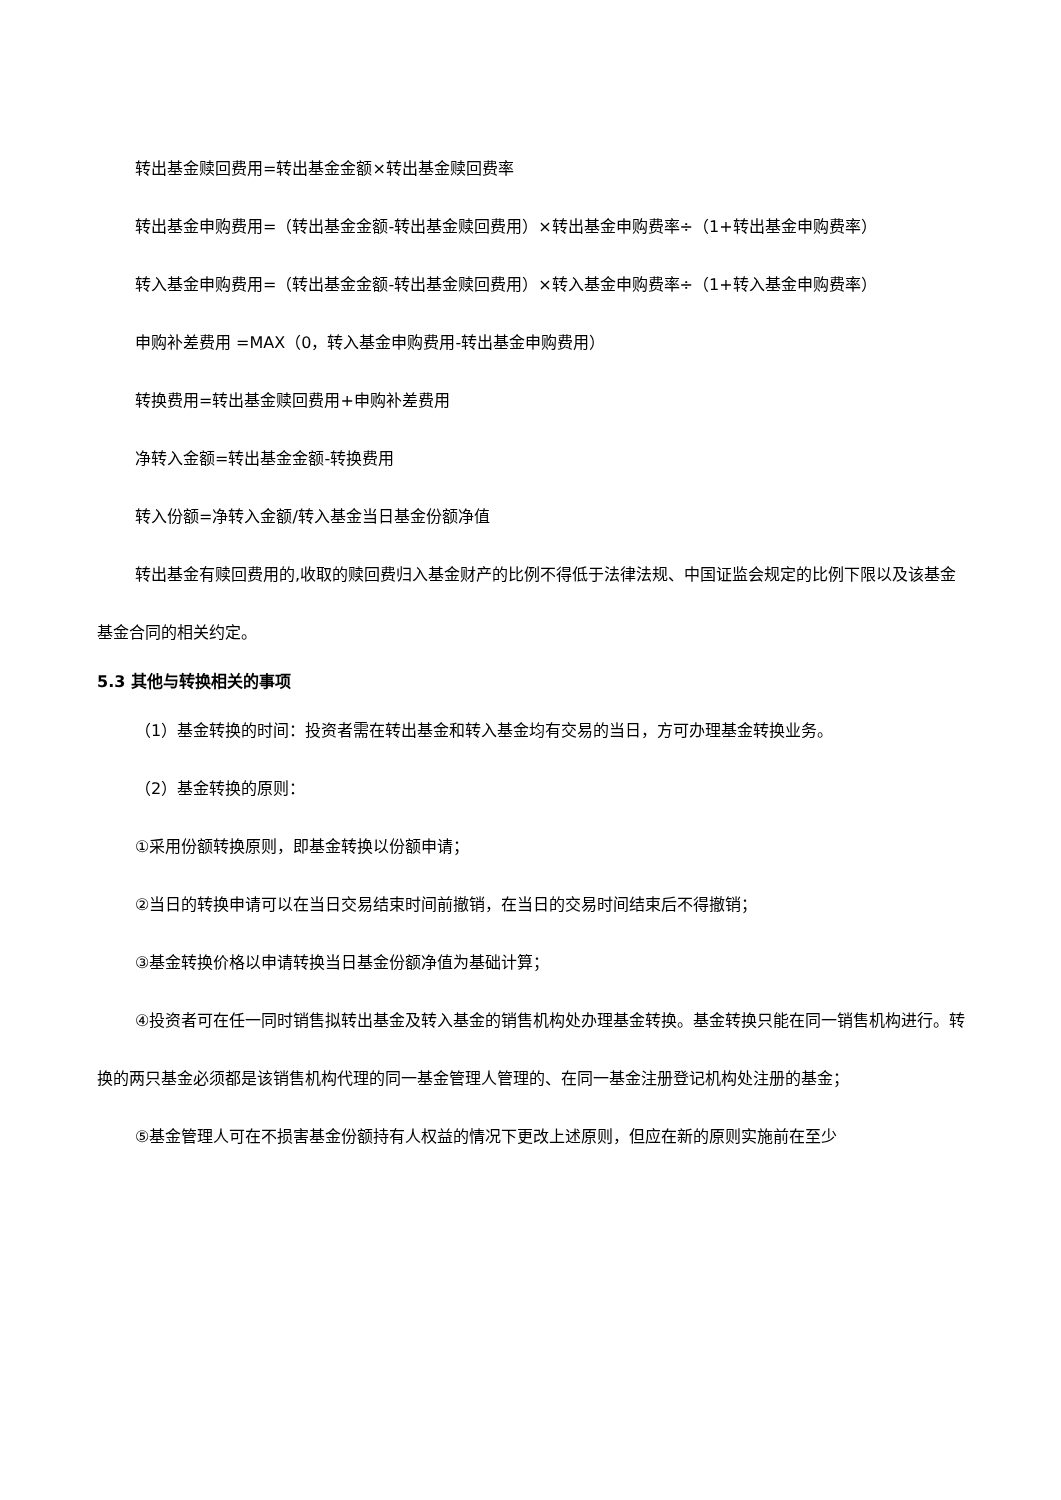转出基金赎回费用=转出基金金额×转出基金赎回费率
转出基金申购费用=（转出基金金额-转出基金赎回费用）×转出基金申购费率÷（1+转出基金申购费率）
转入基金申购费用=（转出基金金额-转出基金赎回费用）×转入基金申购费率÷（1+转入基金申购费率）
申购补差费用 =MAX（0，转入基金申购费用-转出基金申购费用）
转换费用=转出基金赎回费用+申购补差费用
净转入金额=转出基金金额-转换费用
转入份额=净转入金额/转入基金当日基金份额净值
转出基金有赎回费用的,收取的赎回费归入基金财产的比例不得低于法律法规、中国证监会规定的比例下限以及该基金基金合同的相关约定。
5.3 其他与转换相关的事项
（1）基金转换的时间：投资者需在转出基金和转入基金均有交易的当日，方可办理基金转换业务。
（2）基金转换的原则：
①采用份额转换原则，即基金转换以份额申请；
②当日的转换申请可以在当日交易结束时间前撤销，在当日的交易时间结束后不得撤销；
③基金转换价格以申请转换当日基金份额净值为基础计算；
④投资者可在任一同时销售拟转出基金及转入基金的销售机构处办理基金转换。基金转换只能在同一销售机构进行。转换的两只基金必须都是该销售机构代理的同一基金管理人管理的、在同一基金注册登记机构处注册的基金；
⑤基金管理人可在不损害基金份额持有人权益的情况下更改上述原则，但应在新的原则实施前在至少